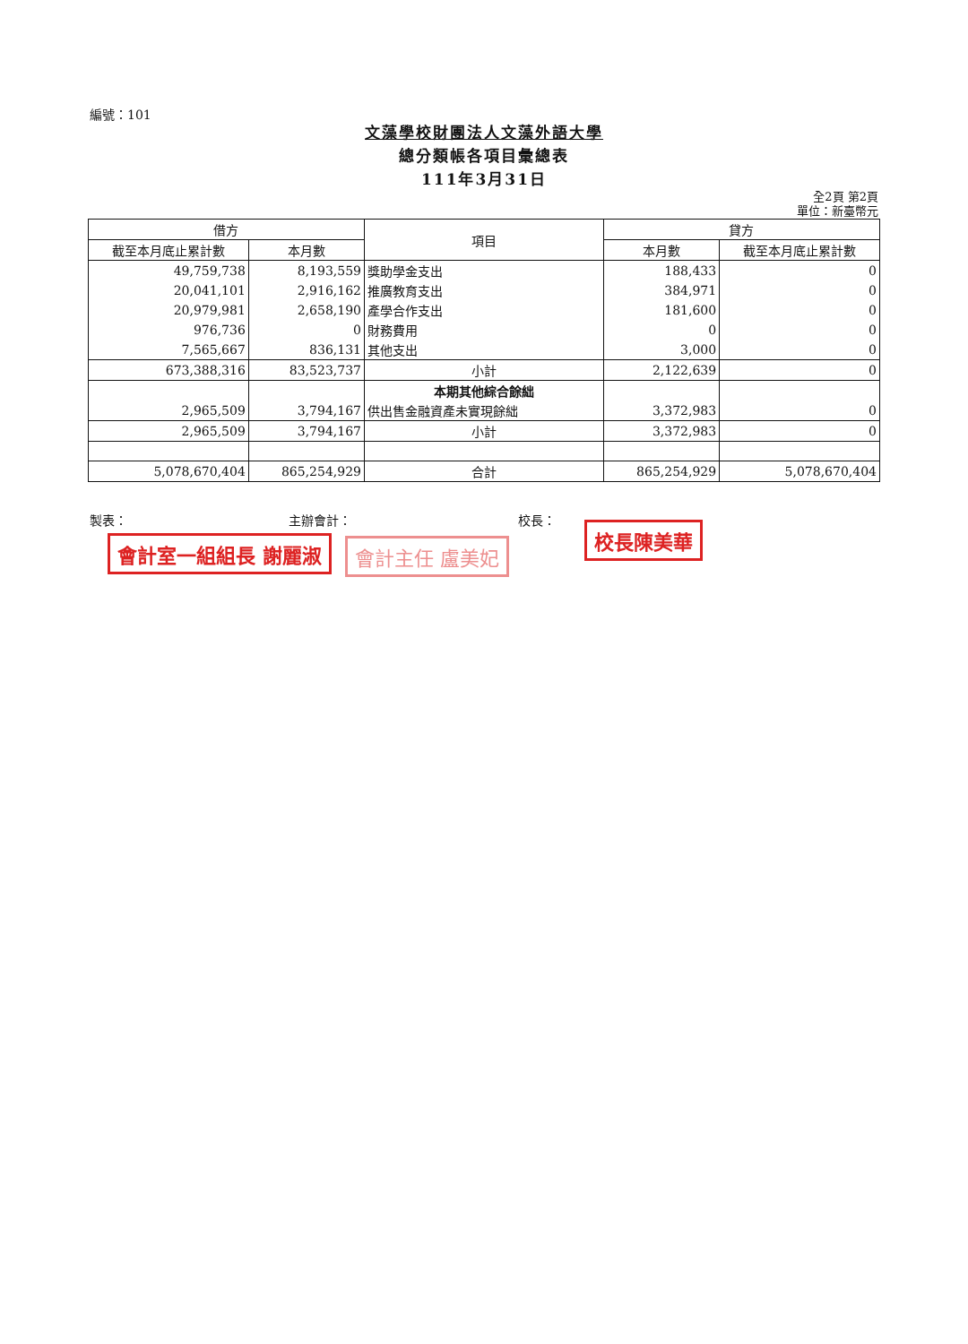編號：101
文藻學校財團法人文藻外語大學
總分類帳各項目彙總表
111年3月31日
全2頁 第2頁
單位：新臺幣元
| 借方 | | 項目 | 貸方 | |
| --- | --- | --- | --- | --- |
| 截至本月底止累計數 | 本月數 | | 本月數 | 截至本月底止累計數 |
| 49,759,738 | 8,193,559 | 獎助學金支出 | 188,433 | 0 |
| 20,041,101 | 2,916,162 | 推廣教育支出 | 384,971 | 0 |
| 20,979,981 | 2,658,190 | 產學合作支出 | 181,600 | 0 |
| 976,736 | 0 | 財務費用 | 0 | 0 |
| 7,565,667 | 836,131 | 其他支出 | 3,000 | 0 |
| 673,388,316 | 83,523,737 | 小計 | 2,122,639 | 0 |
| | | 本期其他綜合餘絀 | | |
| 2,965,509 | 3,794,167 | 供出售金融資產未實現餘絀 | 3,372,983 | 0 |
| 2,965,509 | 3,794,167 | 小計 | 3,372,983 | 0 |
| 5,078,670,404 | 865,254,929 | 合計 | 865,254,929 | 5,078,670,404 |
製表： 主辦會計： 校長：
會計室一組組長 謝麗淑 會計主任 盧美妃
校長陳美華